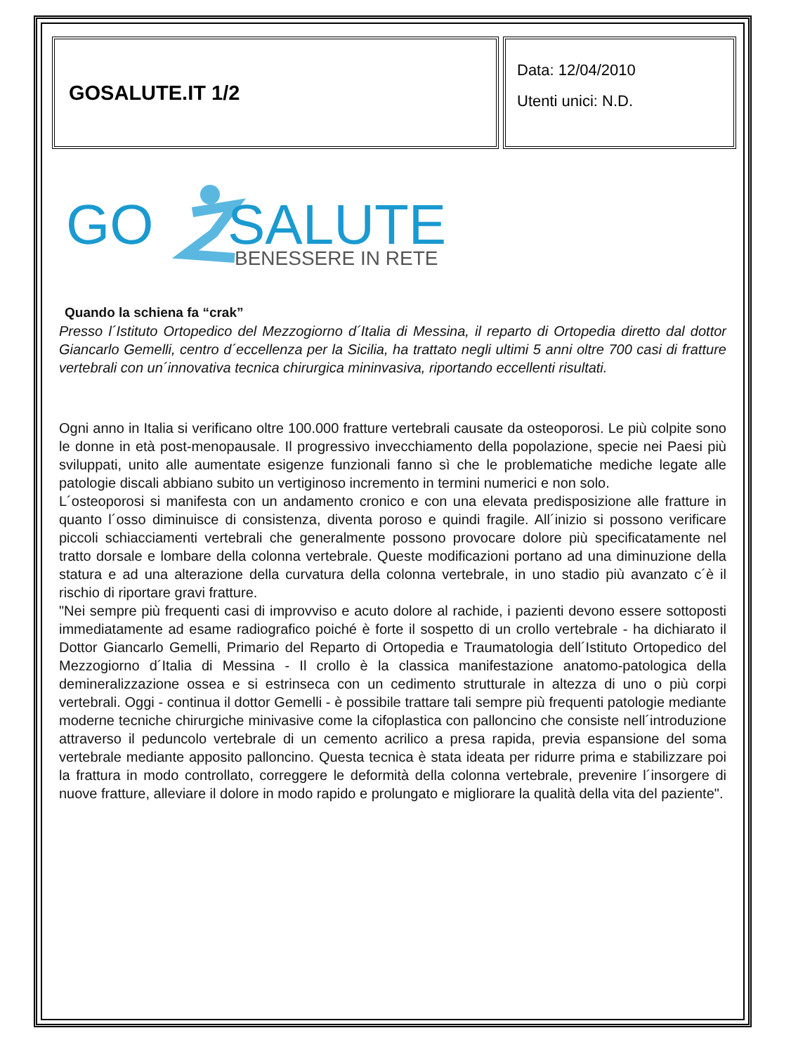GOSALUTE.IT 1/2
Data: 12/04/2010
Utenti unici: N.D.
GO
SALUTE
BENESSERE IN RETE
Quando la schiena fa “crak”
Presso l´Istituto Ortopedico del Mezzogiorno d´Italia di Messina, il reparto di Ortopedia diretto dal dottor Giancarlo Gemelli, centro d´eccellenza per la Sicilia, ha trattato negli ultimi 5 anni oltre 700 casi di fratture vertebrali con un´innovativa tecnica chirurgica mininvasiva, riportando eccellenti risultati.
Ogni anno in Italia si verificano oltre 100.000 fratture vertebrali causate da osteoporosi. Le più colpite sono le donne in età post-menopausale. Il progressivo invecchiamento della popolazione, specie nei Paesi più sviluppati, unito alle aumentate esigenze funzionali fanno sì che le problematiche mediche legate alle patologie discali abbiano subito un vertiginoso incremento in termini numerici e non solo.
L´osteoporosi si manifesta con un andamento cronico e con una elevata predisposizione alle fratture in quanto l´osso diminuisce di consistenza, diventa poroso e quindi fragile. All´inizio si possono verificare piccoli schiacciamenti vertebrali che generalmente possono provocare dolore più specificatamente nel tratto dorsale e lombare della colonna vertebrale. Queste modificazioni portano ad una diminuzione della statura e ad una alterazione della curvatura della colonna vertebrale, in uno stadio più avanzato c´è il rischio di riportare gravi fratture.
"Nei sempre più frequenti casi di improvviso e acuto dolore al rachide, i pazienti devono essere sottoposti immediatamente ad esame radiografico poiché è forte il sospetto di un crollo vertebrale - ha dichiarato il Dottor Giancarlo Gemelli, Primario del Reparto di Ortopedia e Traumatologia dell´Istituto Ortopedico del Mezzogiorno d´Italia di Messina - Il crollo è la classica manifestazione anatomo-patologica della demineralizzazione ossea e si estrinseca con un cedimento strutturale in altezza di uno o più corpi vertebrali. Oggi - continua il dottor Gemelli - è possibile trattare tali sempre più frequenti patologie mediante moderne tecniche chirurgiche minivasive come la cifoplastica con palloncino che consiste nell´introduzione attraverso il peduncolo vertebrale di un cemento acrilico a presa rapida, previa espansione del soma vertebrale mediante apposito palloncino. Questa tecnica è stata ideata per ridurre prima e stabilizzare poi la frattura in modo controllato, correggere le deformità della colonna vertebrale, prevenire l´insorgere di nuove fratture, alleviare il dolore in modo rapido e prolungato e migliorare la qualità della vita del paziente".